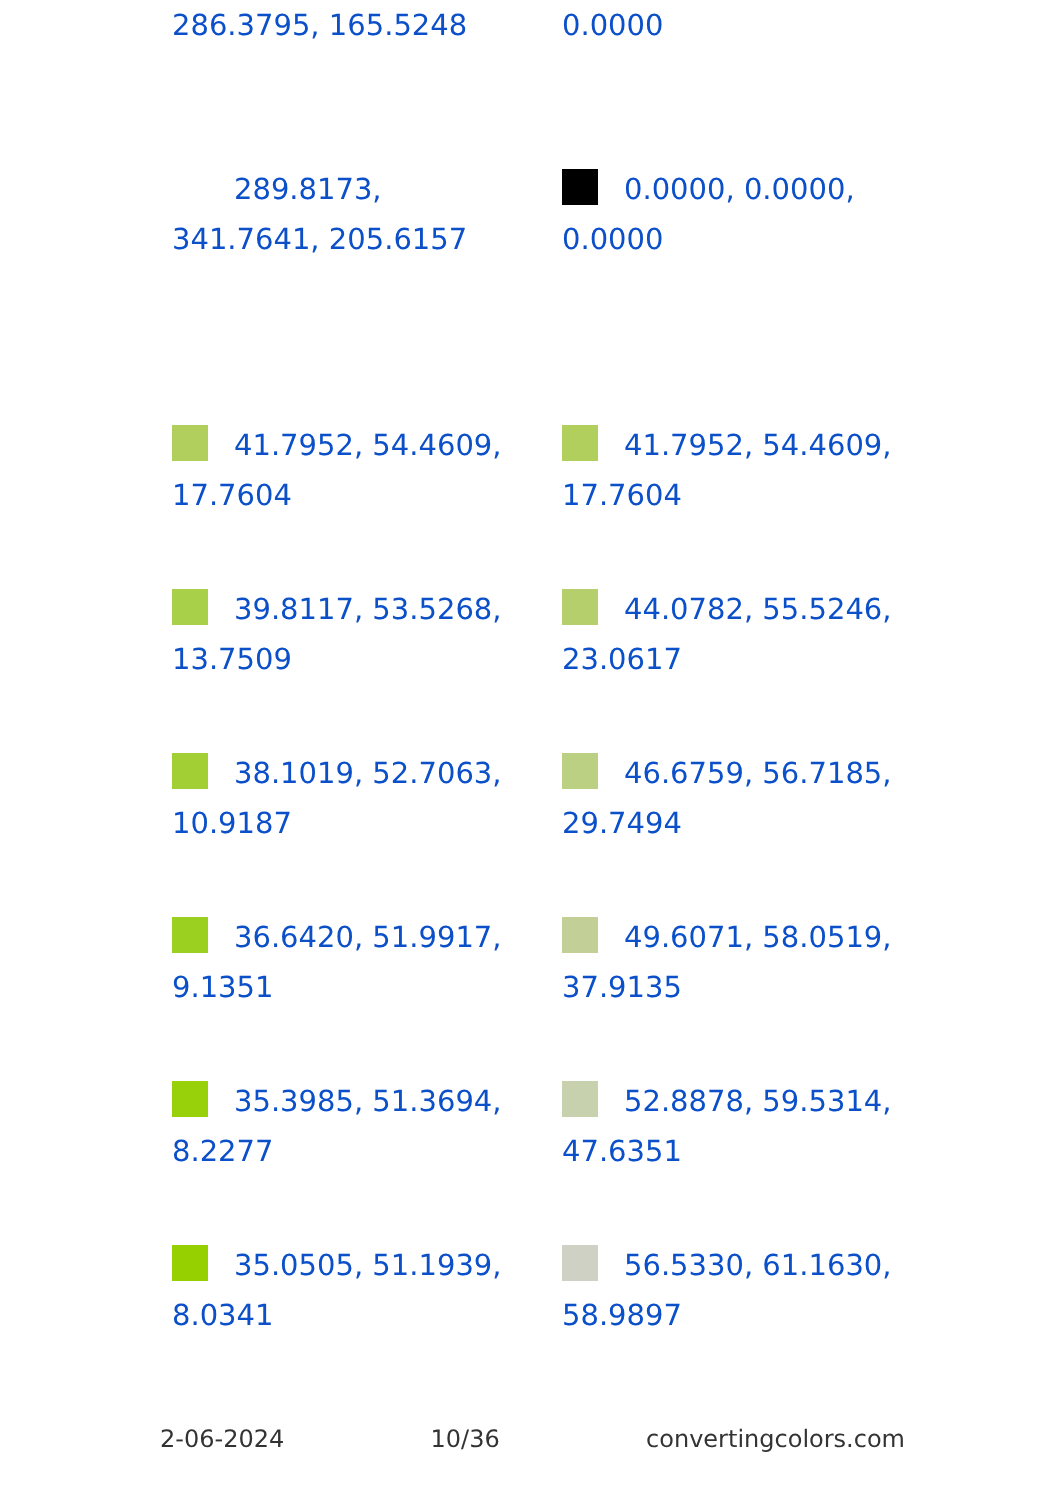| 286.3795, 165.5248 | 0.0000 |
| 289.8173, 341.7641, 205.6157 | 0.0000, 0.0000, 0.0000 |
| 41.7952, 54.4609, 17.7604 | 41.7952, 54.4609, 17.7604 |
| 39.8117, 53.5268, 13.7509 | 44.0782, 55.5246, 23.0617 |
| 38.1019, 52.7063, 10.9187 | 46.6759, 56.7185, 29.7494 |
| 36.6420, 51.9917, 9.1351 | 49.6071, 58.0519, 37.9135 |
| 35.3985, 51.3694, 8.2277 | 52.8878, 59.5314, 47.6351 |
| 35.0505, 51.1939, 8.0341 | 56.5330, 61.1630, 58.9897 |
2-06-2024 10/36 convertingcolors.com